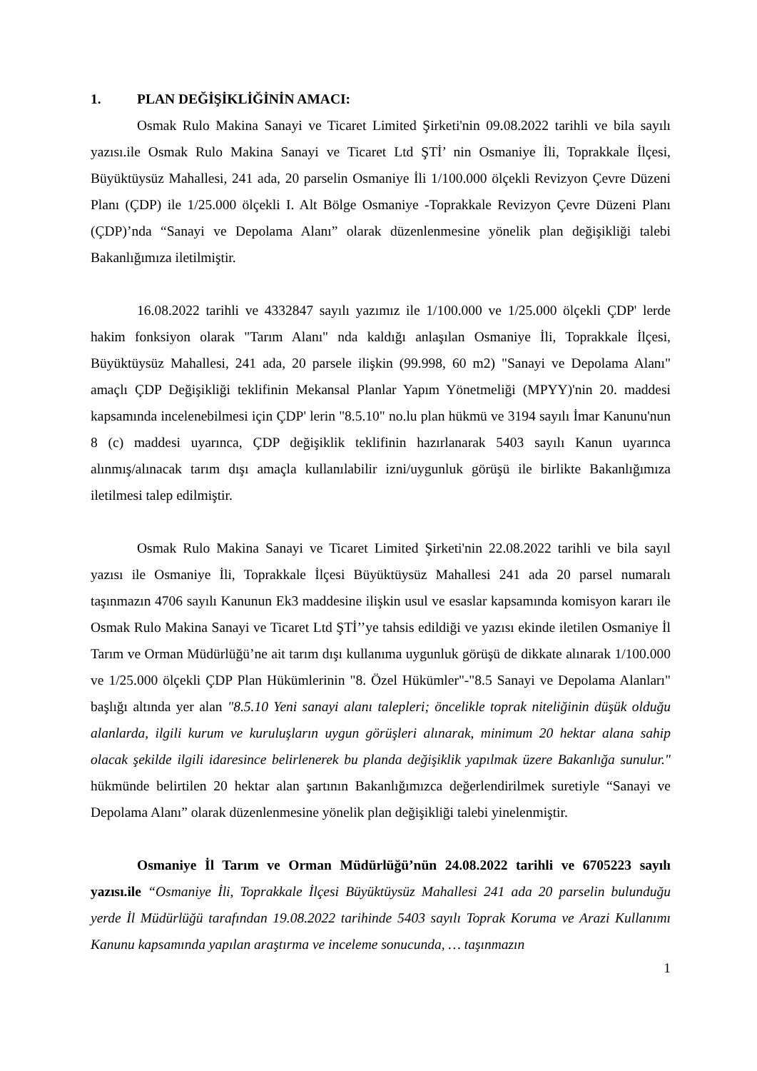1. PLAN DEĞİŞİKLİĞİNİN AMACI:
Osmak Rulo Makina Sanayi ve Ticaret Limited Şirketi'nin 09.08.2022 tarihli ve bila sayılı yazısı.ile Osmak Rulo Makina Sanayi ve Ticaret Ltd ŞTİ’ nin Osmaniye İli, Toprakkale İlçesi, Büyüktüysüz Mahallesi, 241 ada, 20 parselin Osmaniye İli 1/100.000 ölçekli Revizyon Çevre Düzeni Planı (ÇDP) ile 1/25.000 ölçekli I. Alt Bölge Osmaniye -Toprakkale Revizyon Çevre Düzeni Planı (ÇDP)’nda “Sanayi ve Depolama Alanı” olarak düzenlenmesine yönelik plan değişikliği talebi Bakanlığımıza iletilmiştir.
16.08.2022 tarihli ve 4332847 sayılı yazımız ile 1/100.000 ve 1/25.000 ölçekli ÇDP' lerde hakim fonksiyon olarak "Tarım Alanı" nda kaldığı anlaşılan Osmaniye İli, Toprakkale İlçesi, Büyüktüysüz Mahallesi, 241 ada, 20 parsele ilişkin (99.998, 60 m2) "Sanayi ve Depolama Alanı" amaçlı ÇDP Değişikliği teklifinin Mekansal Planlar Yapım Yönetmeliği (MPYY)'nin 20. maddesi kapsamında incelenebilmesi için ÇDP' lerin "8.5.10" no.lu plan hükmü ve 3194 sayılı İmar Kanunu'nun 8 (c) maddesi uyarınca, ÇDP değişiklik teklifinin hazırlanarak 5403 sayılı Kanun uyarınca alınmış/alınacak tarım dışı amaçla kullanılabilir izni/uygunluk görüşü ile birlikte Bakanlığımıza iletilmesi talep edilmiştir.
Osmak Rulo Makina Sanayi ve Ticaret Limited Şirketi'nin 22.08.2022 tarihli ve bila sayıl yazısı ile Osmaniye İli, Toprakkale İlçesi Büyüktüysüz Mahallesi 241 ada 20 parsel numaralı taşınmazın 4706 sayılı Kanunun Ek3 maddesine ilişkin usul ve esaslar kapsamında komisyon kararı ile Osmak Rulo Makina Sanayi ve Ticaret Ltd ŞTİ’’ye tahsis edildiği ve yazısı ekinde iletilen Osmaniye İl Tarım ve Orman Müdürlüğü’ne ait tarım dışı kullanıma uygunluk görüşü de dikkate alınarak 1/100.000 ve 1/25.000 ölçekli ÇDP Plan Hükümlerinin "8. Özel Hükümler"-"8.5 Sanayi ve Depolama Alanları" başlığı altında yer alan "8.5.10 Yeni sanayi alanı talepleri; öncelikle toprak niteliğinin düşük olduğu alanlarda, ilgili kurum ve kuruluşların uygun görüşleri alınarak, minimum 20 hektar alana sahip olacak şekilde ilgili idaresince belirlenerek bu planda değişiklik yapılmak üzere Bakanlığa sunulur." hükmünde belirtilen 20 hektar alan şartının Bakanlığımızca değerlendirilmek suretiyle “Sanayi ve Depolama Alanı” olarak düzenlenmesine yönelik plan değişikliği talebi yinelenmiştir.
Osmaniye İl Tarım ve Orman Müdürlüğü’nün 24.08.2022 tarihli ve 6705223 sayılı yazısı.ile “Osmaniye İli, Toprakkale İlçesi Büyüktüysüz Mahallesi 241 ada 20 parselin bulunduğu yerde İl Müdürlüğü tarafından 19.08.2022 tarihinde 5403 sayılı Toprak Koruma ve Arazi Kullanımı Kanunu kapsamında yapılan araştırma ve inceleme sonucunda, … taşınmazın
1